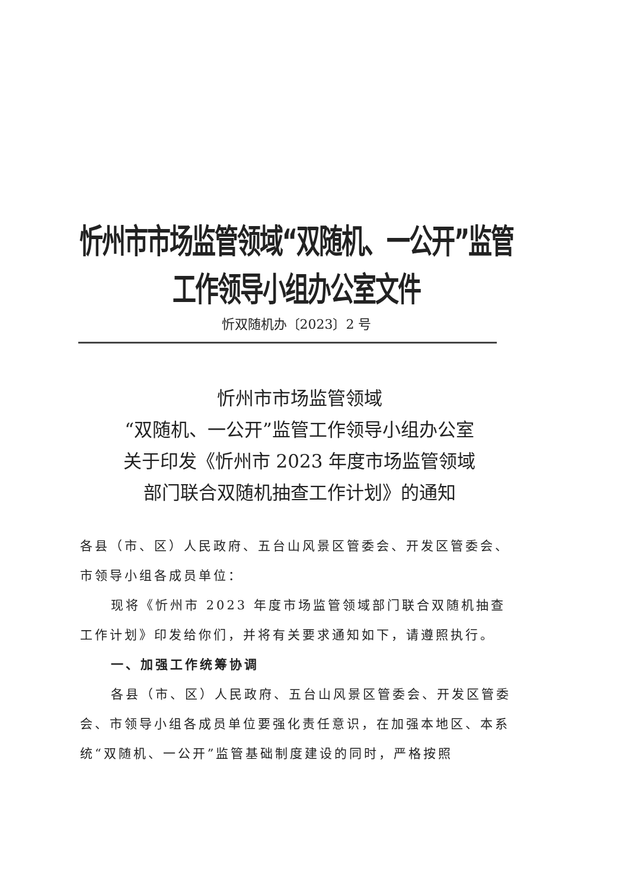忻州市市场监管领域“双随机、一公开”监管工作领导小组办公室文件
忻双随机办〔2023〕2 号
忻州市市场监管领域
“双随机、一公开”监管工作领导小组办公室
关于印发《忻州市 2023 年度市场监管领域
部门联合双随机抽查工作计划》的通知
各县（市、区）人民政府、五台山风景区管委会、开发区管委会、市领导小组各成员单位：
现将《忻州市 2023 年度市场监管领域部门联合双随机抽查工作计划》印发给你们，并将有关要求通知如下，请遵照执行。
一、加强工作统筹协调
各县（市、区）人民政府、五台山风景区管委会、开发区管委会、市领导小组各成员单位要强化责任意识，在加强本地区、本系统“双随机、一公开”监管基础制度建设的同时，严格按照